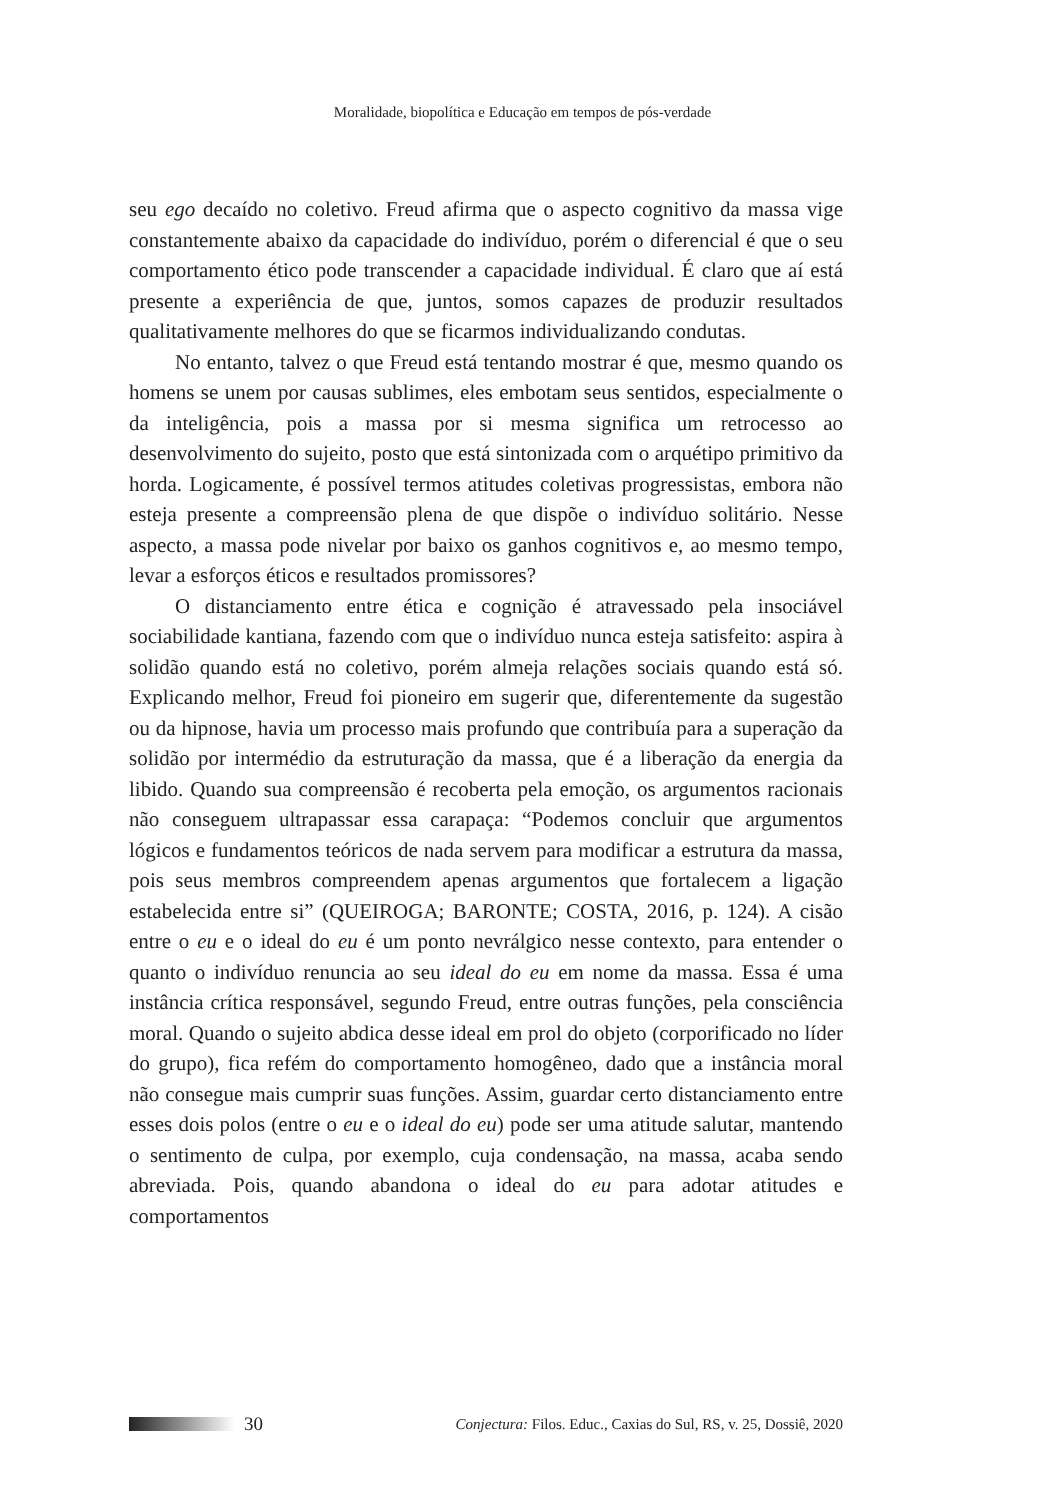Moralidade, biopolítica e Educação em tempos de pós-verdade
seu ego decaído no coletivo. Freud afirma que o aspecto cognitivo da massa vige constantemente abaixo da capacidade do indivíduo, porém o diferencial é que o seu comportamento ético pode transcender a capacidade individual. É claro que aí está presente a experiência de que, juntos, somos capazes de produzir resultados qualitativamente melhores do que se ficarmos individualizando condutas.
No entanto, talvez o que Freud está tentando mostrar é que, mesmo quando os homens se unem por causas sublimes, eles embotam seus sentidos, especialmente o da inteligência, pois a massa por si mesma significa um retrocesso ao desenvolvimento do sujeito, posto que está sintonizada com o arquétipo primitivo da horda. Logicamente, é possível termos atitudes coletivas progressistas, embora não esteja presente a compreensão plena de que dispõe o indivíduo solitário. Nesse aspecto, a massa pode nivelar por baixo os ganhos cognitivos e, ao mesmo tempo, levar a esforços éticos e resultados promissores?
O distanciamento entre ética e cognição é atravessado pela insociável sociabilidade kantiana, fazendo com que o indivíduo nunca esteja satisfeito: aspira à solidão quando está no coletivo, porém almeja relações sociais quando está só. Explicando melhor, Freud foi pioneiro em sugerir que, diferentemente da sugestão ou da hipnose, havia um processo mais profundo que contribuía para a superação da solidão por intermédio da estruturação da massa, que é a liberação da energia da libido. Quando sua compreensão é recoberta pela emoção, os argumentos racionais não conseguem ultrapassar essa carapaça: “Podemos concluir que argumentos lógicos e fundamentos teóricos de nada servem para modificar a estrutura da massa, pois seus membros compreendem apenas argumentos que fortalecem a ligação estabelecida entre si” (QUEIROGA; BARONTE; COSTA, 2016, p. 124). A cisão entre o eu e o ideal do eu é um ponto nevrálgico nesse contexto, para entender o quanto o indivíduo renuncia ao seu ideal do eu em nome da massa. Essa é uma instância crítica responsável, segundo Freud, entre outras funções, pela consciência moral. Quando o sujeito abdica desse ideal em prol do objeto (corporificado no líder do grupo), fica refém do comportamento homogêneo, dado que a instância moral não consegue mais cumprir suas funções. Assim, guardar certo distanciamento entre esses dois polos (entre o eu e o ideal do eu) pode ser uma atitude salutar, mantendo o sentimento de culpa, por exemplo, cuja condensação, na massa, acaba sendo abreviada. Pois, quando abandona o ideal do eu para adotar atitudes e comportamentos
30 Conjectura: Filos. Educ., Caxias do Sul, RS, v. 25, Dossiê, 2020